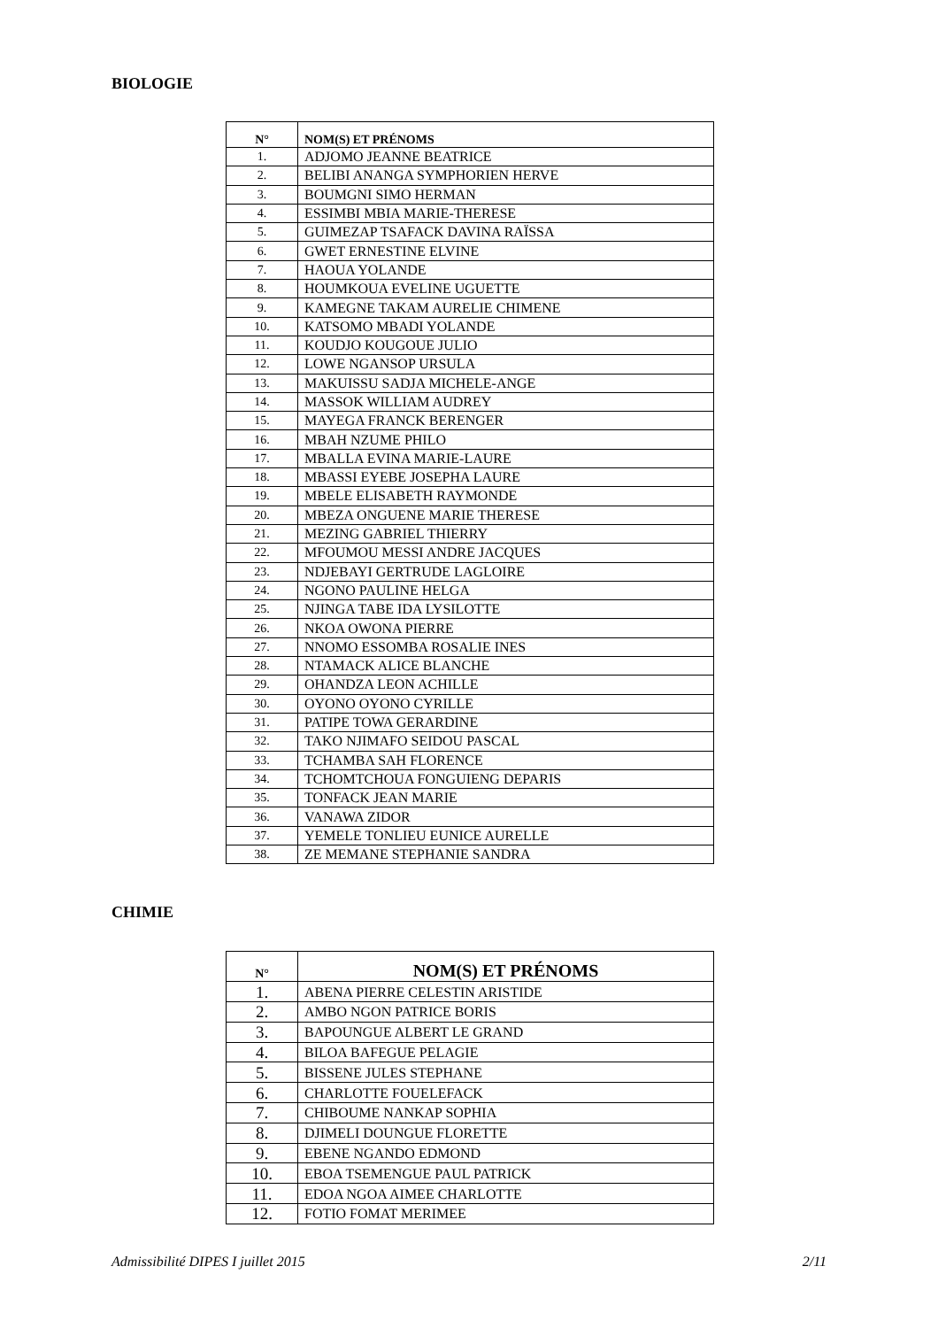BIOLOGIE
| N° | NOM(S) ET PRÉNOMS |
| --- | --- |
| 1. | ADJOMO JEANNE BEATRICE |
| 2. | BELIBI ANANGA SYMPHORIEN HERVE |
| 3. | BOUMGNI SIMO HERMAN |
| 4. | ESSIMBI MBIA MARIE-THERESE |
| 5. | GUIMEZAP TSAFACK DAVINA RAÏSSA |
| 6. | GWET ERNESTINE ELVINE |
| 7. | HAOUA YOLANDE |
| 8. | HOUMKOUA EVELINE UGUETTE |
| 9. | KAMEGNE TAKAM AURELIE CHIMENE |
| 10. | KATSOMO MBADI YOLANDE |
| 11. | KOUDJO KOUGOUE JULIO |
| 12. | LOWE NGANSOP URSULA |
| 13. | MAKUISSU SADJA MICHELE-ANGE |
| 14. | MASSOK WILLIAM AUDREY |
| 15. | MAYEGA FRANCK BERENGER |
| 16. | MBAH NZUME PHILO |
| 17. | MBALLA EVINA MARIE-LAURE |
| 18. | MBASSI EYEBE JOSEPHA LAURE |
| 19. | MBELE ELISABETH RAYMONDE |
| 20. | MBEZA ONGUENE MARIE THERESE |
| 21. | MEZING GABRIEL THIERRY |
| 22. | MFOUMOU MESSI ANDRE JACQUES |
| 23. | NDJEBAYI GERTRUDE LAGLOIRE |
| 24. | NGONO PAULINE HELGA |
| 25. | NJINGA TABE IDA LYSILOTTE |
| 26. | NKOA OWONA PIERRE |
| 27. | NNOMO ESSOMBA ROSALIE INES |
| 28. | NTAMACK ALICE BLANCHE |
| 29. | OHANDZA LEON ACHILLE |
| 30. | OYONO OYONO CYRILLE |
| 31. | PATIPE TOWA GERARDINE |
| 32. | TAKO NJIMAFO SEIDOU PASCAL |
| 33. | TCHAMBA SAH FLORENCE |
| 34. | TCHOMTCHOUA FONGUIENG DEPARIS |
| 35. | TONFACK JEAN MARIE |
| 36. | VANAWA ZIDOR |
| 37. | YEMELE TONLIEU EUNICE AURELLE |
| 38. | ZE MEMANE STEPHANIE SANDRA |
CHIMIE
| N° | NOM(S) ET PRÉNOMS |
| --- | --- |
| 1. | ABENA PIERRE CELESTIN ARISTIDE |
| 2. | AMBO NGON PATRICE BORIS |
| 3. | BAPOUNGUE ALBERT LE GRAND |
| 4. | BILOA BAFEGUE PELAGIE |
| 5. | BISSENE JULES STEPHANE |
| 6. | CHARLOTTE FOUELEFACK |
| 7. | CHIBOUME NANKAP SOPHIA |
| 8. | DJIMELI DOUNGUE FLORETTE |
| 9. | EBENE NGANDO EDMOND |
| 10. | EBOA TSEMENGUE PAUL PATRICK |
| 11. | EDOA NGOA AIMEE CHARLOTTE |
| 12. | FOTIO FOMAT MERIMEE |
Admissibilité DIPES I juillet 2015 2/11